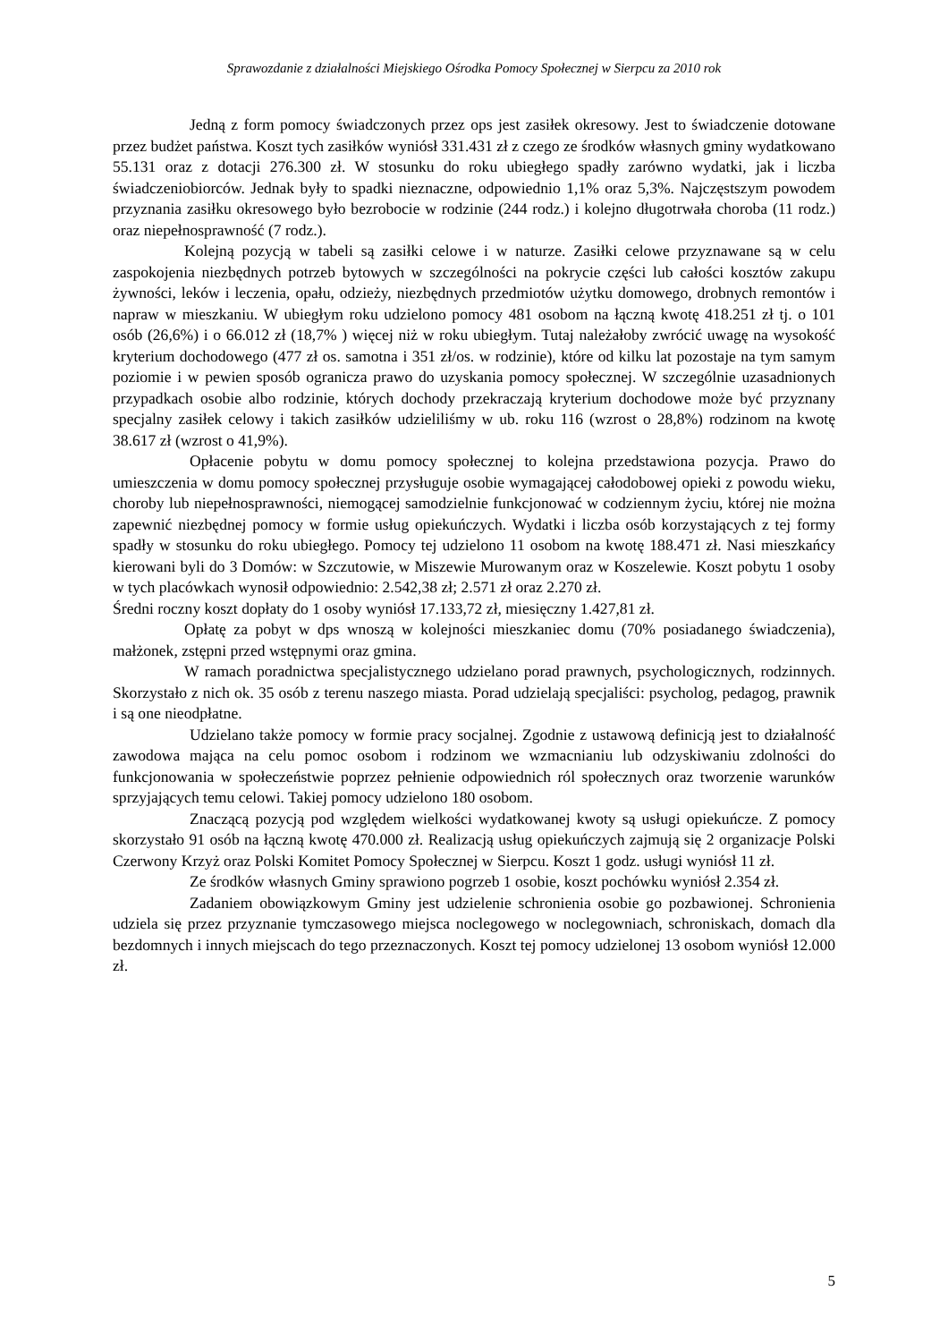Sprawozdanie z działalności Miejskiego Ośrodka Pomocy Społecznej w Sierpcu za 2010 rok
Jedną z form pomocy świadczonych przez ops jest zasiłek okresowy. Jest to świadczenie dotowane przez budżet państwa. Koszt tych zasiłków wyniósł 331.431 zł z czego ze środków własnych gminy wydatkowano 55.131 oraz z dotacji 276.300 zł. W stosunku do roku ubiegłego spadły zarówno wydatki, jak i liczba świadczeniobiorców. Jednak były to spadki nieznaczne, odpowiednio 1,1% oraz 5,3%. Najczęstszym powodem przyznania zasiłku okresowego było bezrobocie w rodzinie (244 rodz.) i kolejno długotrwała choroba (11 rodz.) oraz niepełnosprawność (7 rodz.).
Kolejną pozycją w tabeli są zasiłki celowe i w naturze. Zasiłki celowe przyznawane są w celu zaspokojenia niezbędnych potrzeb bytowych w szczególności na pokrycie części lub całości kosztów zakupu żywności, leków i leczenia, opału, odzieży, niezbędnych przedmiotów użytku domowego, drobnych remontów i napraw w mieszkaniu. W ubiegłym roku udzielono pomocy 481 osobom na łączną kwotę 418.251 zł tj. o 101 osób (26,6%) i o 66.012 zł (18,7% ) więcej niż w roku ubiegłym. Tutaj należałoby zwrócić uwagę na wysokość kryterium dochodowego (477 zł os. samotna i 351 zł/os. w rodzinie), które od kilku lat pozostaje na tym samym poziomie i w pewien sposób ogranicza prawo do uzyskania pomocy społecznej. W szczególnie uzasadnionych przypadkach osobie albo rodzinie, których dochody przekraczają kryterium dochodowe może być przyznany specjalny zasiłek celowy i takich zasiłków udzieliliśmy w ub. roku 116 (wzrost o 28,8%) rodzinom na kwotę 38.617 zł (wzrost o 41,9%).
Opłacenie pobytu w domu pomocy społecznej to kolejna przedstawiona pozycja. Prawo do umieszczenia w domu pomocy społecznej przysługuje osobie wymagającej całodobowej opieki z powodu wieku, choroby lub niepełnosprawności, niemogącej samodzielnie funkcjonować w codziennym życiu, której nie można zapewnić niezbędnej pomocy w formie usług opiekuńczych. Wydatki i liczba osób korzystających z tej formy spadły w stosunku do roku ubiegłego. Pomocy tej udzielono 11 osobom na kwotę 188.471 zł. Nasi mieszkańcy kierowani byli do 3 Domów: w Szczutowie, w Miszewie Murowanym oraz w Koszelewie. Koszt pobytu 1 osoby w tych placówkach wynosił odpowiednio: 2.542,38 zł; 2.571 zł oraz 2.270 zł.
Średni roczny koszt dopłaty do 1 osoby wyniósł 17.133,72 zł, miesięczny 1.427,81 zł.
Opłatę za pobyt w dps wnoszą w kolejności mieszkaniec domu (70% posiadanego świadczenia), małżonek, zstępni przed wstępnymi oraz gmina.
W ramach poradnictwa specjalistycznego udzielano porad prawnych, psychologicznych, rodzinnych. Skorzystało z nich ok. 35 osób z terenu naszego miasta. Porad udzielają specjaliści: psycholog, pedagog, prawnik i są one nieodpłatne.
Udzielano także pomocy w formie pracy socjalnej. Zgodnie z ustawową definicją jest to działalność zawodowa mająca na celu pomoc osobom i rodzinom we wzmacnianiu lub odzyskiwaniu zdolności do funkcjonowania w społeczeństwie poprzez pełnienie odpowiednich ról społecznych oraz tworzenie warunków sprzyjających temu celowi. Takiej pomocy udzielono 180 osobom.
Znaczącą pozycją pod względem wielkości wydatkowanej kwoty są usługi opiekuńcze. Z pomocy skorzystało 91 osób na łączną kwotę 470.000 zł. Realizacją usług opiekuńczych zajmują się 2 organizacje Polski Czerwony Krzyż oraz Polski Komitet Pomocy Społecznej w Sierpcu. Koszt 1 godz. usługi wyniósł 11 zł.
Ze środków własnych Gminy sprawiono pogrzeb 1 osobie, koszt pochówku wyniósł 2.354 zł.
Zadaniem obowiązkowym Gminy jest udzielenie schronienia osobie go pozbawionej. Schronienia udziela się przez przyznanie tymczasowego miejsca noclegowego w noclegowniach, schroniskach, domach dla bezdomnych i innych miejscach do tego przeznaczonych. Koszt tej pomocy udzielonej 13 osobom wyniósł 12.000 zł.
5